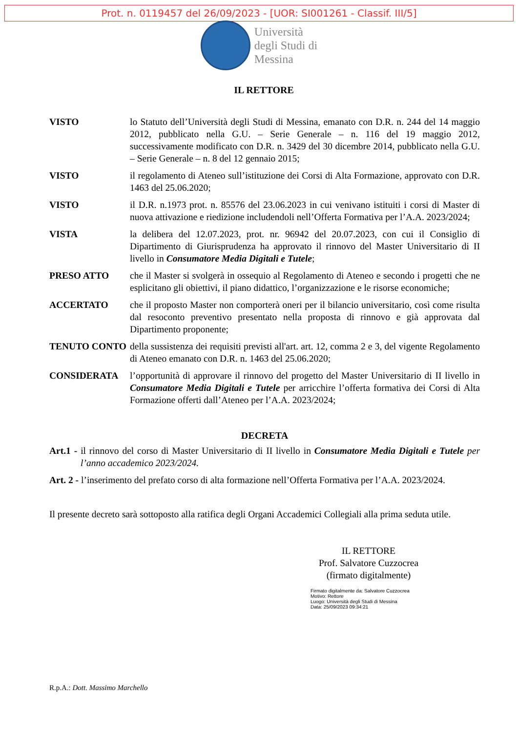Prot. n. 0119457 del 26/09/2023 - [UOR: SI001261 - Classif. III/5]
Università
degli Studi di
Messina
IL RETTORE
VISTO lo Statuto dell’Università degli Studi di Messina, emanato con D.R. n. 244 del 14 maggio 2012, pubblicato nella G.U. – Serie Generale – n. 116 del 19 maggio 2012, successivamente modificato con D.R. n. 3429 del 30 dicembre 2014, pubblicato nella G.U. – Serie Generale – n. 8 del 12 gennaio 2015;
VISTO il regolamento di Ateneo sull’istituzione dei Corsi di Alta Formazione, approvato con D.R. 1463 del 25.06.2020;
VISTO il D.R. n.1973 prot. n. 85576 del 23.06.2023 in cui venivano istituiti i corsi di Master di nuova attivazione e riedizione includendoli nell’Offerta Formativa per l’A.A. 2023/2024;
VISTA la delibera del 12.07.2023, prot. nr. 96942 del 20.07.2023, con cui il Consiglio di Dipartimento di Giurisprudenza ha approvato il rinnovo del Master Universitario di II livello in Consumatore Media Digitali e Tutele;
PRESO ATTO che il Master si svolgerà in ossequio al Regolamento di Ateneo e secondo i progetti che ne esplicitano gli obiettivi, il piano didattico, l’organizzazione e le risorse economiche;
ACCERTATO che il proposto Master non comporterà oneri per il bilancio universitario, così come risulta dal resoconto preventivo presentato nella proposta di rinnovo e già approvata dal Dipartimento proponente;
TENUTO CONTO della sussistenza dei requisiti previsti all'art. art. 12, comma 2 e 3, del vigente Regolamento di Ateneo emanato con D.R. n. 1463 del 25.06.2020;
CONSIDERATA l’opportunità di approvare il rinnovo del progetto del Master Universitario di II livello in Consumatore Media Digitali e Tutele per arricchire l’offerta formativa dei Corsi di Alta Formazione offerti dall’Ateneo per l’A.A. 2023/2024;
DECRETA
Art.1 - il rinnovo del corso di Master Universitario di II livello in Consumatore Media Digitali e Tutele per l’anno accademico 2023/2024.
Art. 2 - l’inserimento del prefato corso di alta formazione nell’Offerta Formativa per l’A.A. 2023/2024.
Il presente decreto sarà sottoposto alla ratifica degli Organi Accademici Collegiali alla prima seduta utile.
IL RETTORE
Prof. Salvatore Cuzzocrea
(firmato digitalmente)
Firmato digitalmente da: Salvatore Cuzzocrea
Motivo: Rettore
Luogo: Università degli Studi di Messina
Data: 25/09/2023 09:34:21
R.p.A.: Dott. Massimo Marchello